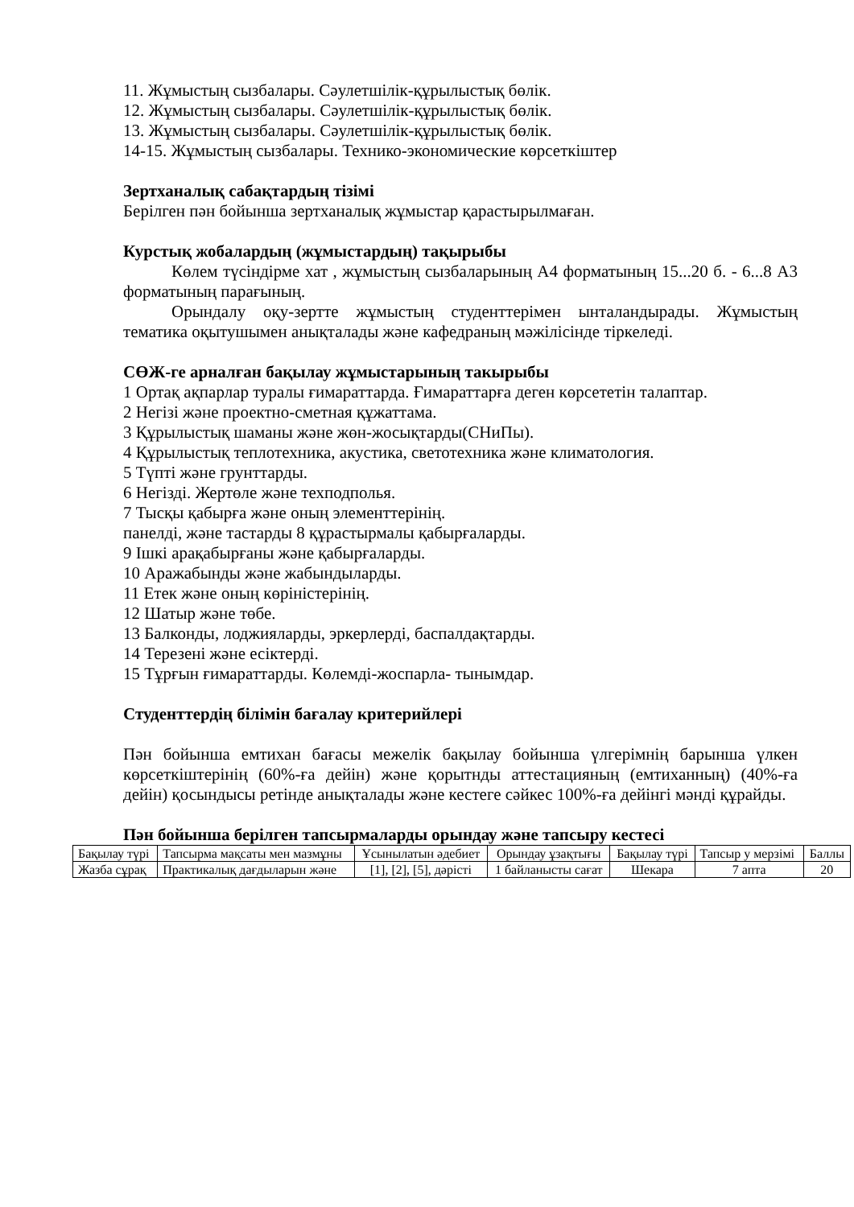11. Жұмыстың сызбалары. Сәулетшілік-құрылыстық бөлік.
12. Жұмыстың сызбалары. Сәулетшілік-құрылыстық бөлік.
13. Жұмыстың сызбалары. Сәулетшілік-құрылыстық бөлік.
14-15. Жұмыстың сызбалары. Технико-экономические көрсеткіштер
Зертханалық сабақтардың тізімі
Берілген пән бойынша зертханалық жұмыстар қарастырылмаған.
Курстық жобалардың (жұмыстардың) тақырыбы
Көлем түсіндірме хат , жұмыстың сызбаларының А4 форматының 15...20 б. - 6...8 А3 форматының парағының.
Орындалу оқу-зертте жұмыстың студенттерімен ынталандырады. Жұмыстың тематика оқытушымен анықталады және кафедраның мәжілісінде тіркеледі.
СӨЖ-ге арналған бақылау жұмыстарының такырыбы
1 Ортақ ақпарлар туралы ғимараттарда. Ғимараттарға деген көрсететін талаптар.
2 Негізі және проектно-сметная құжаттама.
3 Құрылыстық шаманы және жөн-жосықтарды(СНиПы).
4 Құрылыстық теплотехника, акустика, светотехника және климатология.
5 Түпті және грунттарды.
6 Негізді. Жертөле және техподполья.
7 Тысқы қабырға және оның элементтерінің.
панелді, және тастарды 8 құрастырмалы қабырғаларды.
9 Ішкі арақабырғаны және қабырғаларды.
10 Аражабынды және жабындыларды.
11 Етек және оның көріністерінің.
12 Шатыр және төбе.
13 Балконды, лоджияларды, эркерлерді, баспалдақтарды.
14 Терезені және есіктерді.
15 Тұрғын ғимараттарды. Көлемді-жоспарла- тынымдар.
Студенттердің білімін бағалау критерийлері
Пән бойынша емтихан бағасы межелік бақылау бойынша үлгерімнің барынша үлкен көрсеткіштерінің (60%-ға дейін) және қорытнды аттестацияның (емтиханның) (40%-ға дейін) қосындысы ретінде анықталады және кестеге сәйкес 100%-ға дейінгі мәнді құрайды.
Пән бойынша берілген тапсырмаларды орындау және тапсыру кестесі
| Бақылау түрі | Тапсырма мақсаты мен мазмұны | Ұсынылатын әдебиет | Орындау ұзақтығы | Бақылау түрі | Тапсыр у мерзімі | Баллы |
| Жазба сұрақ | Практикалық дағдыларын және | [1], [2], [5], дәрісті | 1 байланысты сағат | Шекара | 7 апта | 20 |